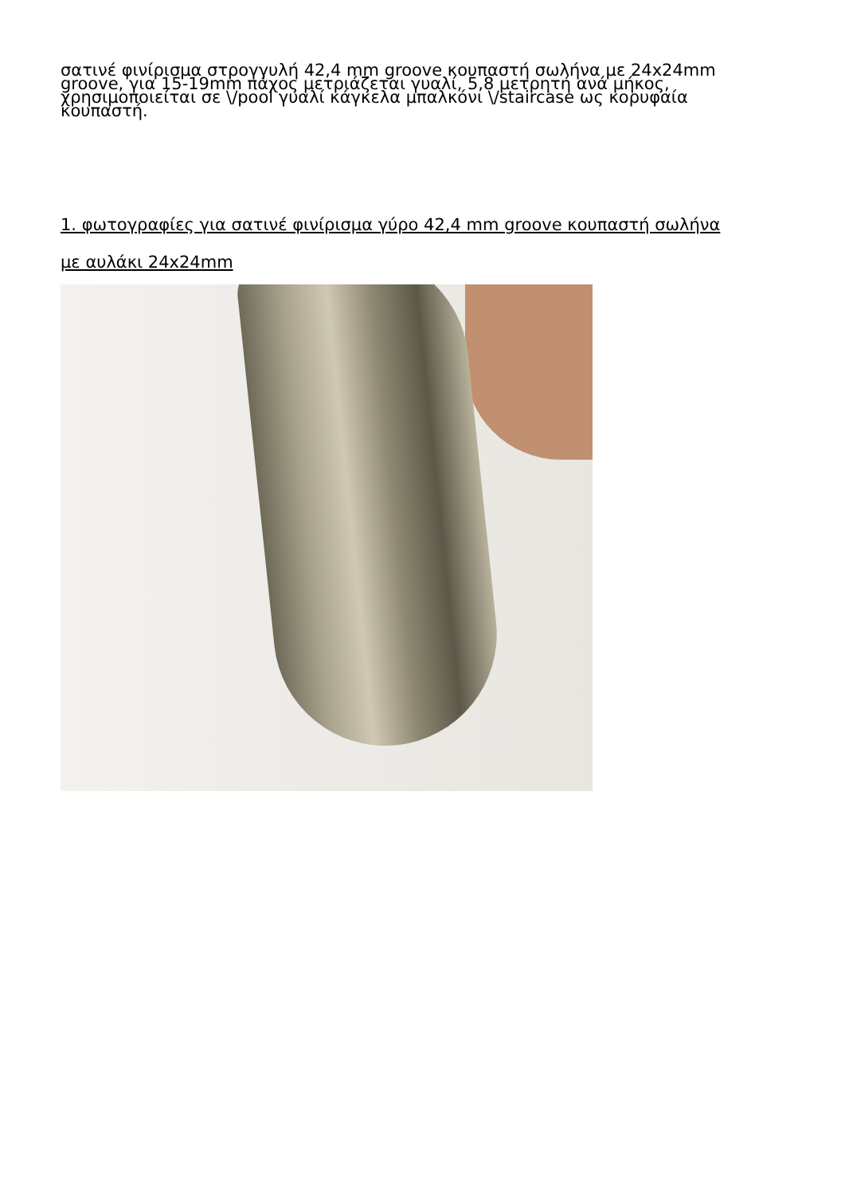σατινέ φινίρισμα στρογγυλή 42,4 mm groove κουπαστή σωλήνα με 24x24mm groove, για 15-19mm πάχος μετριάζεται γυαλί, 5,8 μετρητή ανά μήκος, χρησιμοποιείται σε \/pool γυαλί κάγκελα μπαλκόνι \/staircase ως κορυφαία κουπαστή.
1. φωτογραφίες για σατινέ φινίρισμα γύρο 42,4 mm groove κουπαστή σωλήνα
με αυλάκι 24x24mm